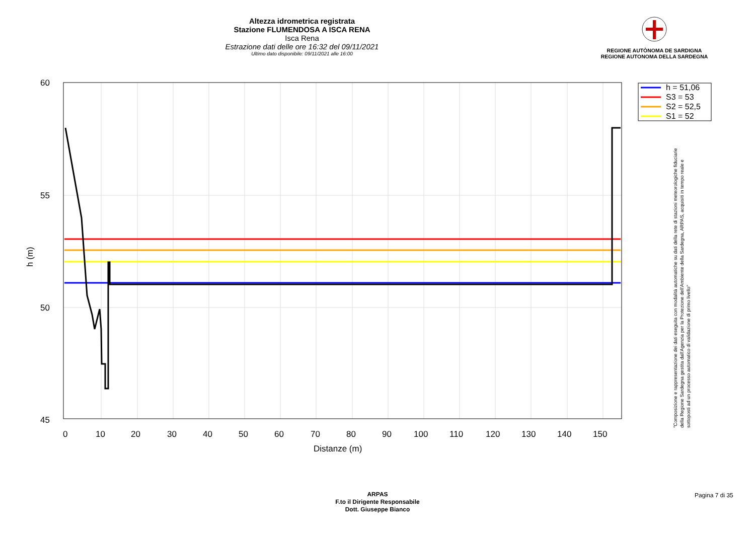Altezza idrometrica registrata
Stazione FLUMENDOSA A ISCA RENA
Isca Rena
Estrazione dati delle ore 16:32 del 09/11/2021
Ultimo dato disponibile: 09/11/2021 alle 16:00
REGIONE AUTÒNOMA DE SARDIGNA
REGIONE AUTONOMA DELLA SARDEGNA
60
55
50
45
0
10
20
30
40
50
60
70
80
90
100
110
120
130
140
150
Distanze (m)
h (m)
h = 51,06
S3 = 53
S2 = 52,5
S1 = 52
"Composizione e rappresentazione dei dati eseguita con modalità automatiche su dati della rete di stazioni meteorologiche fiduciarie della Regione Sardegna gestita dall'Agenzia per la Protezione dell'Ambiente della Sardegna, ARPAS, acquisiti in tempo reale e sottoposti ad un processo automatico di validazione di primo livello"
ARPAS
F.to il Dirigente Responsabile
Dott. Giuseppe Bianco
Pagina 7 di 35